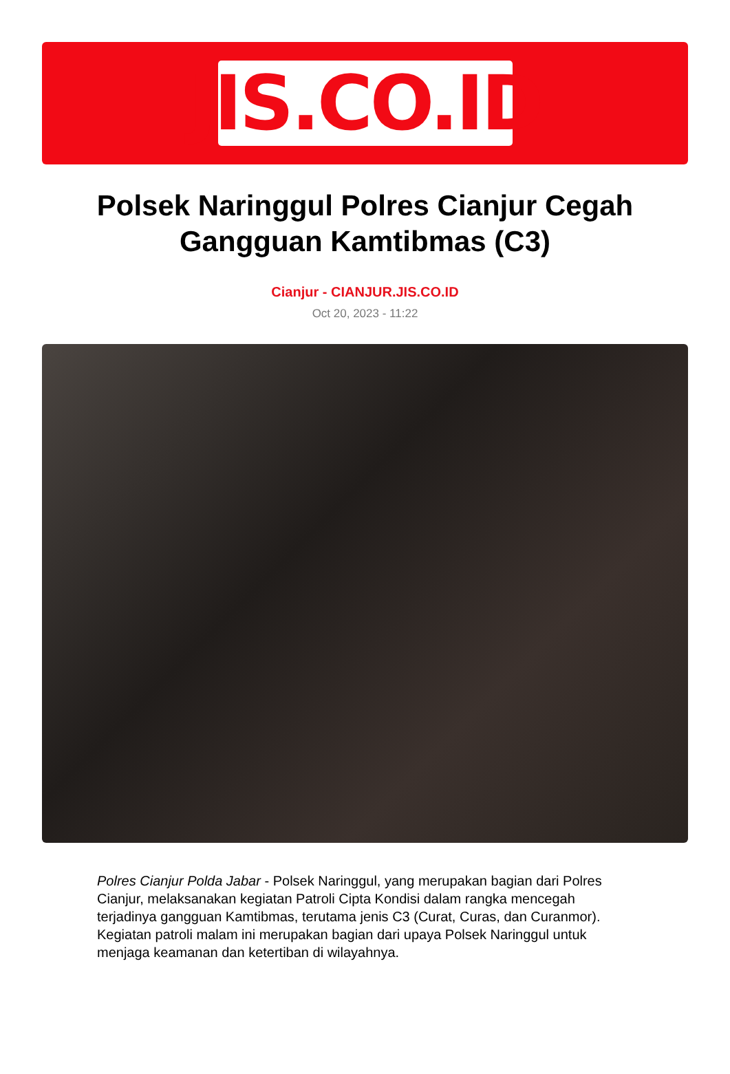JIS.CO.ID
Polsek Naringgul Polres Cianjur Cegah Gangguan Kamtibmas (C3)
Cianjur - CIANJUR.JIS.CO.ID
Oct 20, 2023 - 11:22
Polres Cianjur Polda Jabar - Polsek Naringgul, yang merupakan bagian dari Polres Cianjur, melaksanakan kegiatan Patroli Cipta Kondisi dalam rangka mencegah terjadinya gangguan Kamtibmas, terutama jenis C3 (Curat, Curas, dan Curanmor). Kegiatan patroli malam ini merupakan bagian dari upaya Polsek Naringgul untuk menjaga keamanan dan ketertiban di wilayahnya.